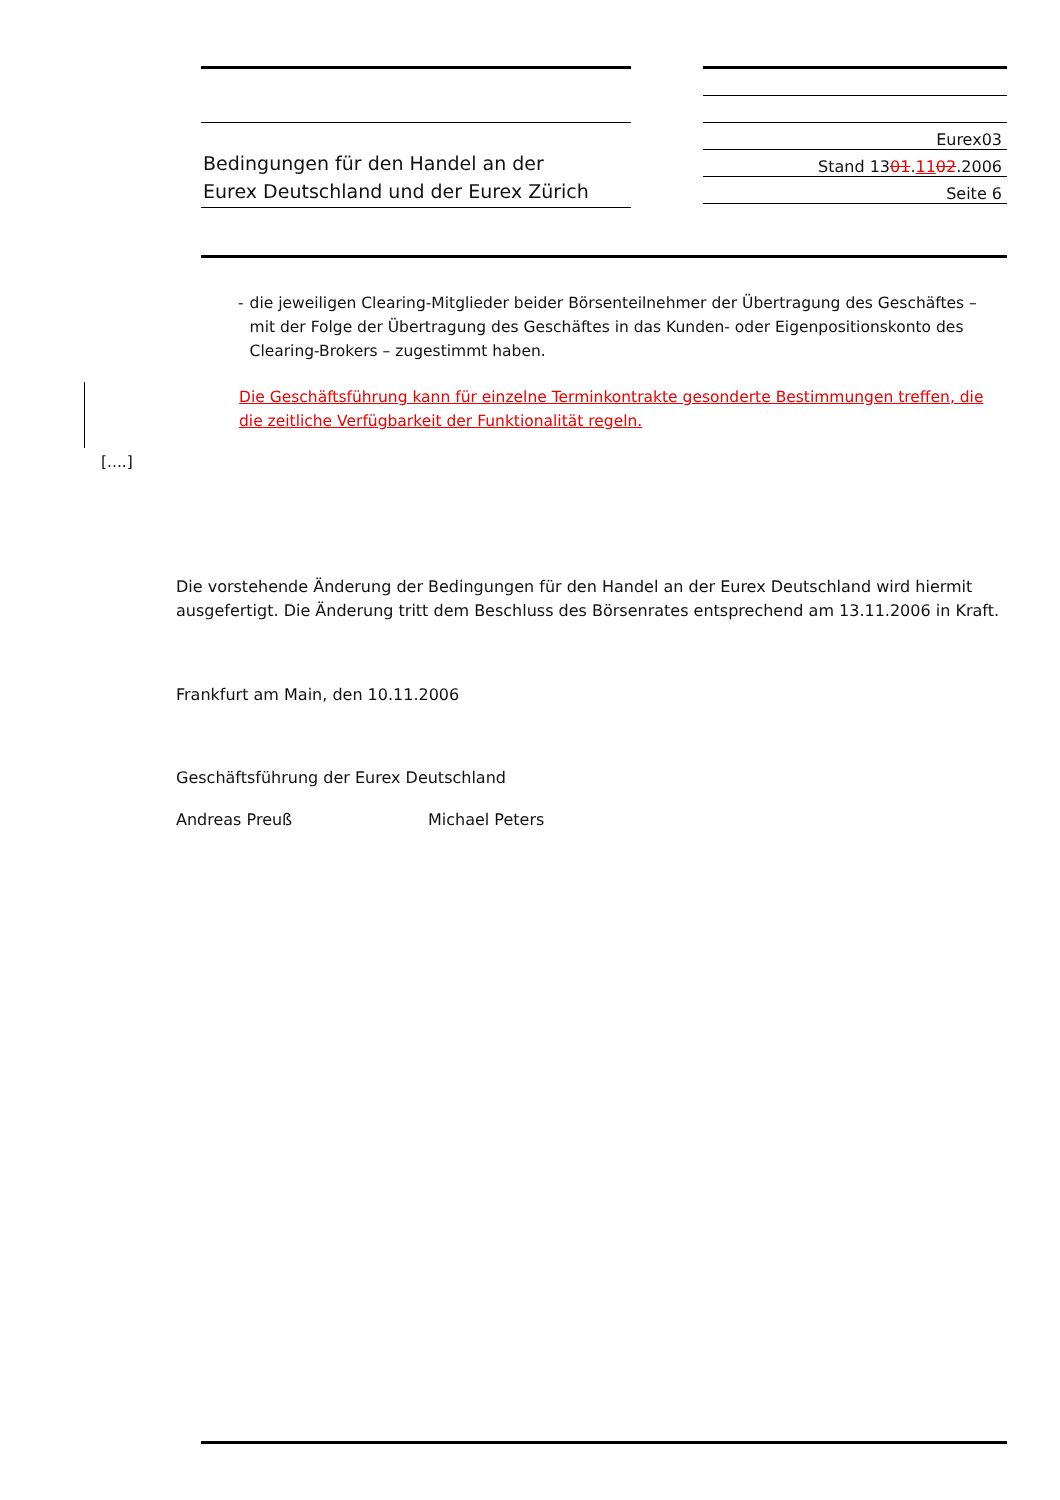Bedingungen für den Handel an der
Eurex Deutschland und der Eurex Zürich
Eurex03
Stand 1301.1102.2006
Seite 6
- die jeweiligen Clearing-Mitglieder beider Börsenteilnehmer der Übertragung des Geschäftes – mit der Folge der Übertragung des Geschäftes in das Kunden- oder Eigenpositionskonto des Clearing-Brokers – zugestimmt haben.
Die Geschäftsführung kann für einzelne Terminkontrakte gesonderte Bestimmungen treffen, die die zeitliche Verfügbarkeit der Funktionalität regeln.
[....]
Die vorstehende Änderung der Bedingungen für den Handel an der Eurex Deutschland wird hiermit ausgefertigt. Die Änderung tritt dem Beschluss des Börsenrates entsprechend am 13.11.2006 in Kraft.
Frankfurt am Main, den 10.11.2006
Geschäftsführung der Eurex Deutschland
Andreas Preuß Michael Peters